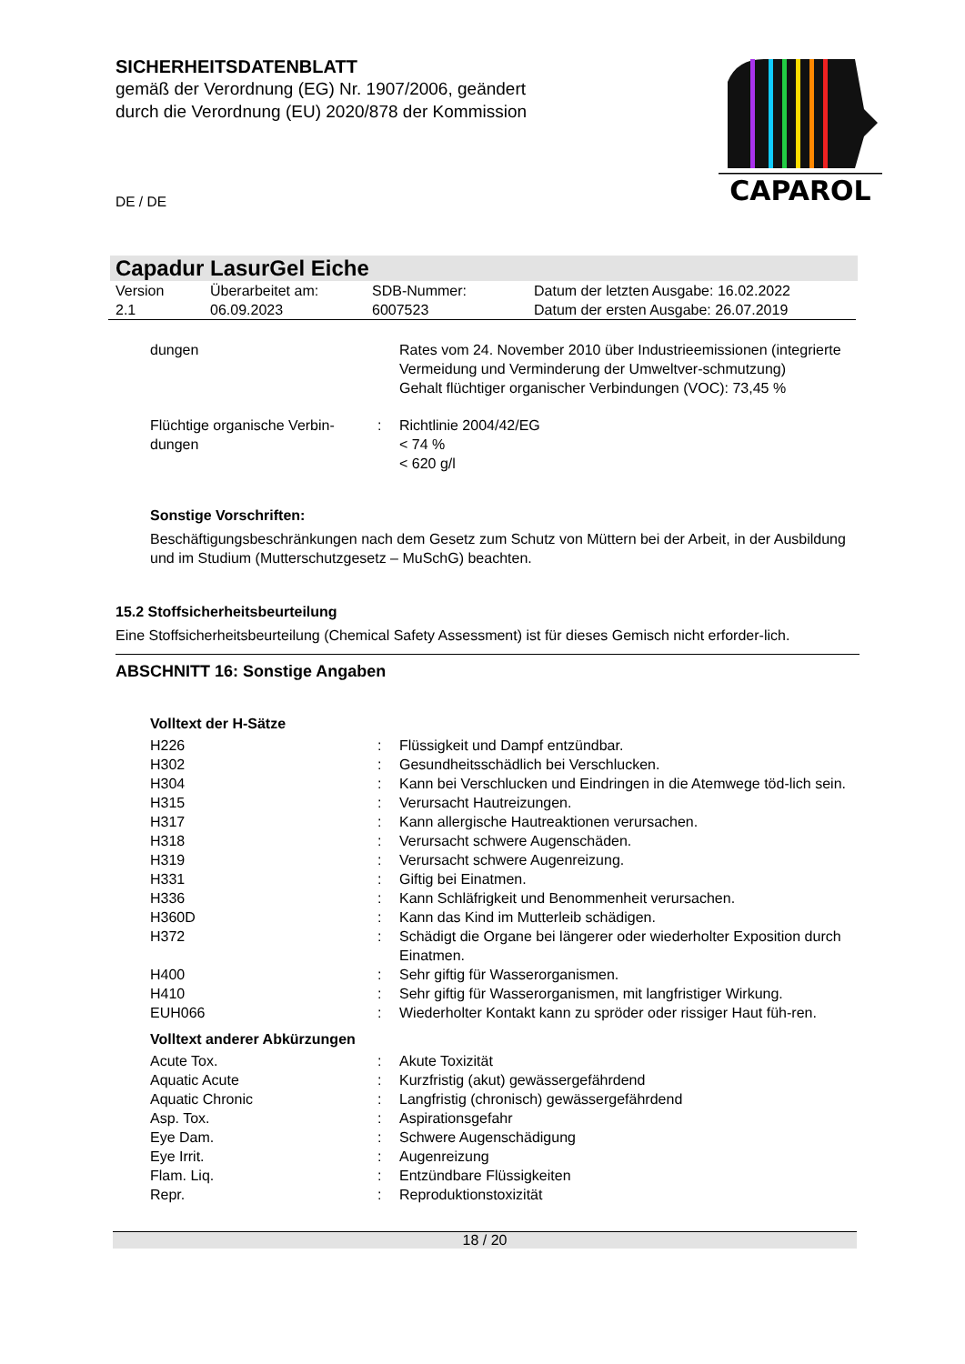SICHERHEITSDATENBLATT
gemäß der Verordnung (EG) Nr. 1907/2006, geändert
durch die Verordnung (EU) 2020/878 der Kommission
CAPAROL
DE / DE
Capadur LasurGel Eiche
| Version 2.1 | Überarbeitet am: 06.09.2023 | SDB-Nummer: 6007523 | Datum der letzten Ausgabe: 16.02.2022 Datum der ersten Ausgabe: 26.07.2019 |
| dungen | | Rates vom 24. November 2010 über Industrieemissionen (integrierte Vermeidung und Verminderung der Umweltver-schmutzung) Gehalt flüchtiger organischer Verbindungen (VOC): 73,45 % |
| Flüchtige organische Verbin-dungen | : | Richtlinie 2004/42/EG < 74 % < 620 g/l |
Sonstige Vorschriften:
Beschäftigungsbeschränkungen nach dem Gesetz zum Schutz von Müttern bei der Arbeit, in der Ausbildung und im Studium (Mutterschutzgesetz – MuSchG) beachten.
15.2 Stoffsicherheitsbeurteilung
Eine Stoffsicherheitsbeurteilung (Chemical Safety Assessment) ist für dieses Gemisch nicht erforder-lich.
ABSCHNITT 16: Sonstige Angaben
Volltext der H-Sätze
| H226 | : | Flüssigkeit und Dampf entzündbar. |
| H302 | : | Gesundheitsschädlich bei Verschlucken. |
| H304 | : | Kann bei Verschlucken und Eindringen in die Atemwege töd-lich sein. |
| H315 | : | Verursacht Hautreizungen. |
| H317 | : | Kann allergische Hautreaktionen verursachen. |
| H318 | : | Verursacht schwere Augenschäden. |
| H319 | : | Verursacht schwere Augenreizung. |
| H331 | : | Giftig bei Einatmen. |
| H336 | : | Kann Schläfrigkeit und Benommenheit verursachen. |
| H360D | : | Kann das Kind im Mutterleib schädigen. |
| H372 | : | Schädigt die Organe bei längerer oder wiederholter Exposition durch Einatmen. |
| H400 | : | Sehr giftig für Wasserorganismen. |
| H410 | : | Sehr giftig für Wasserorganismen, mit langfristiger Wirkung. |
| EUH066 | : | Wiederholter Kontakt kann zu spröder oder rissiger Haut füh-ren. |
Volltext anderer Abkürzungen
| Acute Tox. | : | Akute Toxizität |
| Aquatic Acute | : | Kurzfristig (akut) gewässergefährdend |
| Aquatic Chronic | : | Langfristig (chronisch) gewässergefährdend |
| Asp. Tox. | : | Aspirationsgefahr |
| Eye Dam. | : | Schwere Augenschädigung |
| Eye Irrit. | : | Augenreizung |
| Flam. Liq. | : | Entzündbare Flüssigkeiten |
| Repr. | : | Reproduktionstoxizität |
18 / 20